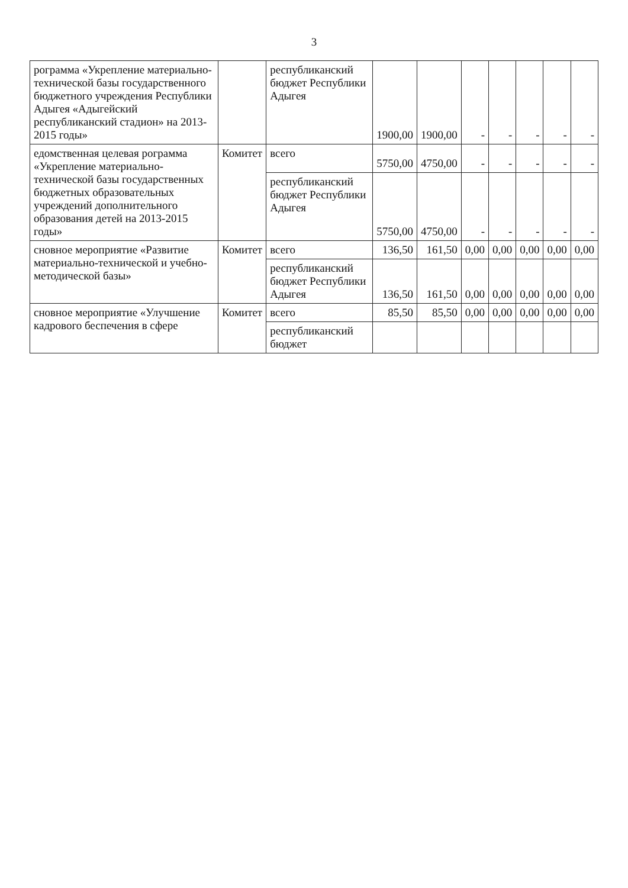3
| рограмма «Укрепление материально-технической базы государственного бюджетного учреждения Республики Адыгея «Адыгейский республиканский стадион» на 2013-2015 годы» | | республиканский бюджет Республики Адыгея | 1900,00 | 1900,00 | - | - | - | - | - |
| едомственная целевая рограмма «Укрепление материально-технической базы государственных бюджетных образовательных учреждений дополнительного образования детей на 2013-2015 годы» | Комитет | всего | 5750,00 | 4750,00 | - | - | - | - | - |
| | | республиканский бюджет Республики Адыгея | 5750,00 | 4750,00 | - | - | - | - | - |
| сновное мероприятие «Развитие материально-технической и учебно-методической базы» | Комитет | всего | 136,50 | 161,50 | 0,00 | 0,00 | 0,00 | 0,00 | 0,00 |
| | | республиканский бюджет Республики Адыгея | 136,50 | 161,50 | 0,00 | 0,00 | 0,00 | 0,00 | 0,00 |
| сновное мероприятие «Улучшение кадрового беспечения в сфере | Комитет | всего | 85,50 | 85,50 | 0,00 | 0,00 | 0,00 | 0,00 | 0,00 |
| | | республиканский бюджет | | | | | | | |